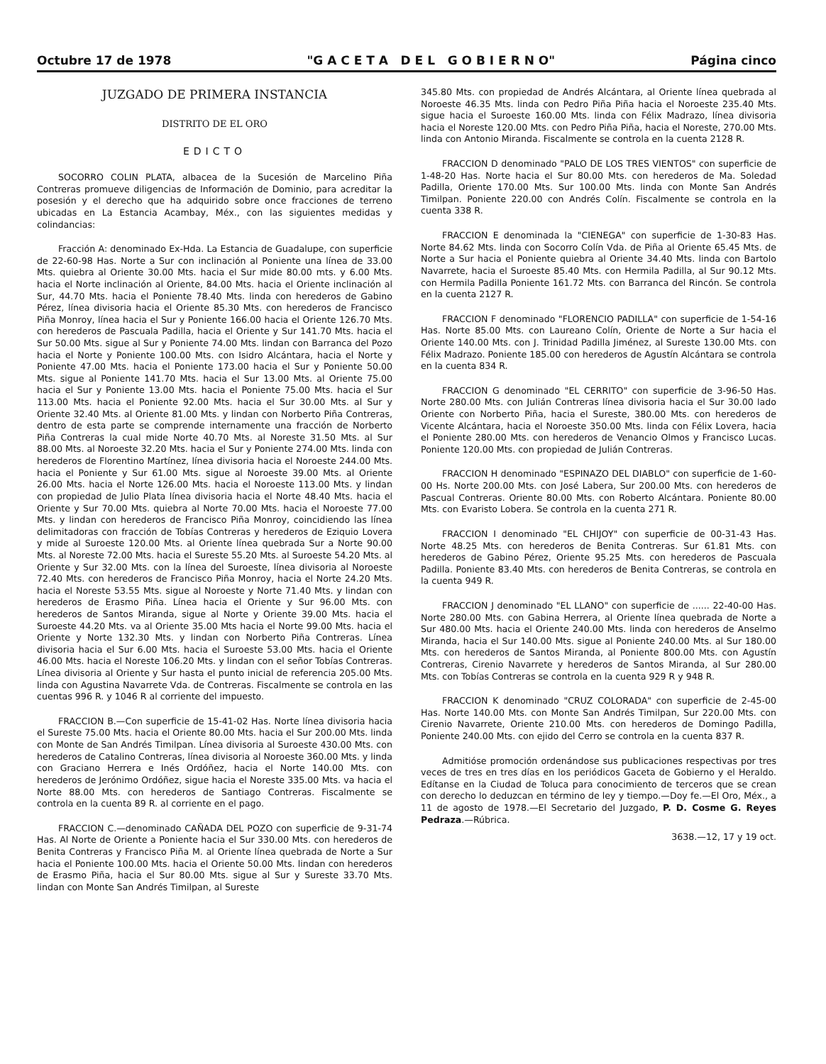Octubre 17 de 1978 "G A C E T A D E L G O B I E R N O" Página cinco
JUZGADO DE PRIMERA INSTANCIA
DISTRITO DE EL ORO
EDICTO
SOCORRO COLIN PLATA, albacea de la Sucesión de Marcelino Piña Contreras promueve diligencias de Información de Dominio, para acreditar la posesión y el derecho que ha adquirido sobre once fracciones de terreno ubicadas en La Estancia Acambay, Méx., con las siguientes medidas y colindancias:
Fracción A: denominado Ex-Hda. La Estancia de Guadalupe, con superficie de 22-60-98 Has. Norte a Sur con inclinación al Poniente una línea de 33.00 Mts. quiebra al Oriente 30.00 Mts. hacia el Sur mide 80.00 mts. y 6.00 Mts. hacia el Norte inclinación al Oriente, 84.00 Mts. hacia el Oriente inclinación al Sur, 44.70 Mts. hacia el Poniente 78.40 Mts. linda con herederos de Gabino Pérez, línea divisoria hacia el Oriente 85.30 Mts. con herederos de Francisco Piña Monroy, línea hacia el Sur y Poniente 166.00 hacia el Oriente 126.70 Mts. con herederos de Pascuala Padilla, hacia el Oriente y Sur 141.70 Mts. hacia el Sur 50.00 Mts. sigue al Sur y Poniente 74.00 Mts. lindan con Barranca del Pozo hacia el Norte y Poniente 100.00 Mts. con Isidro Alcántara, hacia el Norte y Poniente 47.00 Mts. hacia el Poniente 173.00 hacia el Sur y Poniente 50.00 Mts. sigue al Poniente 141.70 Mts. hacia el Sur 13.00 Mts. al Oriente 75.00 hacia el Sur y Poniente 13.00 Mts. hacia el Poniente 75.00 Mts. hacia el Sur 113.00 Mts. hacia el Poniente 92.00 Mts. hacia el Sur 30.00 Mts. al Sur y Oriente 32.40 Mts. al Oriente 81.00 Mts. y lindan con Norberto Piña Contreras, dentro de esta parte se comprende internamente una fracción de Norberto Piña Contreras la cual mide Norte 40.70 Mts. al Noreste 31.50 Mts. al Sur 88.00 Mts. al Noroeste 32.20 Mts. hacia el Sur y Poniente 274.00 Mts. linda con herederos de Florentino Martínez, línea divisoria hacia el Noroeste 244.00 Mts. hacia el Poniente y Sur 61.00 Mts. sigue al Noroeste 39.00 Mts. al Oriente 26.00 Mts. hacia el Norte 126.00 Mts. hacia el Noroeste 113.00 Mts. y lindan con propiedad de Julio Plata línea divisoria hacia el Norte 48.40 Mts. hacia el Oriente y Sur 70.00 Mts. quiebra al Norte 70.00 Mts. hacia el Noroeste 77.00 Mts. y lindan con herederos de Francisco Piña Monroy, coincidiendo las línea delimitadoras con fracción de Tobías Contreras y herederos de Eziquio Lovera y mide al Suroeste 120.00 Mts. al Oriente línea quebrada Sur a Norte 90.00 Mts. al Noreste 72.00 Mts. hacia el Sureste 55.20 Mts. al Suroeste 54.20 Mts. al Oriente y Sur 32.00 Mts. con la línea del Suroeste, línea divisoria al Noroeste 72.40 Mts. con herederos de Francisco Piña Monroy, hacia el Norte 24.20 Mts. hacia el Noreste 53.55 Mts. sigue al Noroeste y Norte 71.40 Mts. y lindan con herederos de Erasmo Piña. Línea hacia el Oriente y Sur 96.00 Mts. con herederos de Santos Miranda, sigue al Norte y Oriente 39.00 Mts. hacia el Suroeste 44.20 Mts. va al Oriente 35.00 Mts hacia el Norte 99.00 Mts. hacia el Oriente y Norte 132.30 Mts. y lindan con Norberto Piña Contreras. Línea divisoria hacia el Sur 6.00 Mts. hacia el Suroeste 53.00 Mts. hacia el Oriente 46.00 Mts. hacia el Noreste 106.20 Mts. y lindan con el señor Tobías Contreras. Línea divisoria al Oriente y Sur hasta el punto inicial de referencia 205.00 Mts. linda con Agustina Navarrete Vda. de Contreras. Fiscalmente se controla en las cuentas 996 R. y 1046 R al corriente del impuesto.
FRACCION B.—Con superficie de 15-41-02 Has. Norte línea divisoria hacia el Sureste 75.00 Mts. hacia el Oriente 80.00 Mts. hacia el Sur 200.00 Mts. linda con Monte de San Andrés Timilpan. Línea divisoria al Suroeste 430.00 Mts. con herederos de Catalino Contreras, línea divisoria al Noroeste 360.00 Mts. y linda con Graciano Herrera e Inés Ordóñez, hacia el Norte 140.00 Mts. con herederos de Jerónimo Ordóñez, sigue hacia el Noreste 335.00 Mts. va hacia el Norte 88.00 Mts. con herederos de Santiago Contreras. Fiscalmente se controla en la cuenta 89 R. al corriente en el pago.
FRACCION C.—denominado CAÑADA DEL POZO con superficie de 9-31-74 Has. Al Norte de Oriente a Poniente hacia el Sur 330.00 Mts. con herederos de Benita Contreras y Francisco Piña M. al Oriente línea quebrada de Norte a Sur hacia el Poniente 100.00 Mts. hacia el Oriente 50.00 Mts. lindan con herederos de Erasmo Piña, hacia el Sur 80.00 Mts. sigue al Sur y Sureste 33.70 Mts. lindan con Monte San Andrés Timilpan, al Sureste
345.80 Mts. con propiedad de Andrés Alcántara, al Oriente línea quebrada al Noroeste 46.35 Mts. linda con Pedro Piña Piña hacia el Noroeste 235.40 Mts. sigue hacia el Suroeste 160.00 Mts. linda con Félix Madrazo, línea divisoria hacia el Noreste 120.00 Mts. con Pedro Piña Piña, hacia el Noreste, 270.00 Mts. linda con Antonio Miranda. Fiscalmente se controla en la cuenta 2128 R.
FRACCION D denominado "PALO DE LOS TRES VIENTOS" con superficie de 1-48-20 Has. Norte hacia el Sur 80.00 Mts. con herederos de Ma. Soledad Padilla, Oriente 170.00 Mts. Sur 100.00 Mts. linda con Monte San Andrés Timilpan. Poniente 220.00 con Andrés Colín. Fiscalmente se controla en la cuenta 338 R.
FRACCION E denominada la "CIENEGA" con superficie de 1-30-83 Has. Norte 84.62 Mts. linda con Socorro Colín Vda. de Piña al Oriente 65.45 Mts. de Norte a Sur hacia el Poniente quiebra al Oriente 34.40 Mts. linda con Bartolo Navarrete, hacia el Suroeste 85.40 Mts. con Hermila Padilla, al Sur 90.12 Mts. con Hermila Padilla Poniente 161.72 Mts. con Barranca del Rincón. Se controla en la cuenta 2127 R.
FRACCION F denominado "FLORENCIO PADILLA" con superficie de 1-54-16 Has. Norte 85.00 Mts. con Laureano Colín, Oriente de Norte a Sur hacia el Oriente 140.00 Mts. con J. Trinidad Padilla Jiménez, al Sureste 130.00 Mts. con Félix Madrazo. Poniente 185.00 con herederos de Agustín Alcántara se controla en la cuenta 834 R.
FRACCION G denominado "EL CERRITO" con superficie de 3-96-50 Has. Norte 280.00 Mts. con Julián Contreras línea divisoria hacia el Sur 30.00 lado Oriente con Norberto Piña, hacia el Sureste, 380.00 Mts. con herederos de Vicente Alcántara, hacia el Noroeste 350.00 Mts. linda con Félix Lovera, hacia el Poniente 280.00 Mts. con herederos de Venancio Olmos y Francisco Lucas. Poniente 120.00 Mts. con propiedad de Julián Contreras.
FRACCION H denominado "ESPINAZO DEL DIABLO" con superficie de 1-60-00 Hs. Norte 200.00 Mts. con José Labera, Sur 200.00 Mts. con herederos de Pascual Contreras. Oriente 80.00 Mts. con Roberto Alcántara. Poniente 80.00 Mts. con Evaristo Lobera. Se controla en la cuenta 271 R.
FRACCION I denominado "EL CHIJOY" con superficie de 00-31-43 Has. Norte 48.25 Mts. con herederos de Benita Contreras. Sur 61.81 Mts. con herederos de Gabino Pérez, Oriente 95.25 Mts. con herederos de Pascuala Padilla. Poniente 83.40 Mts. con herederos de Benita Contreras, se controla en la cuenta 949 R.
FRACCION J denominado "EL LLANO" con superficie de ...... 22-40-00 Has. Norte 280.00 Mts. con Gabina Herrera, al Oriente línea quebrada de Norte a Sur 480.00 Mts. hacia el Oriente 240.00 Mts. linda con herederos de Anselmo Miranda, hacia el Sur 140.00 Mts. sigue al Poniente 240.00 Mts. al Sur 180.00 Mts. con herederos de Santos Miranda, al Poniente 800.00 Mts. con Agustín Contreras, Cirenio Navarrete y herederos de Santos Miranda, al Sur 280.00 Mts. con Tobías Contreras se controla en la cuenta 929 R y 948 R.
FRACCION K denominado "CRUZ COLORADA" con superficie de 2-45-00 Has. Norte 140.00 Mts. con Monte San Andrés Timilpan, Sur 220.00 Mts. con Cirenio Navarrete, Oriente 210.00 Mts. con herederos de Domingo Padilla, Poniente 240.00 Mts. con ejido del Cerro se controla en la cuenta 837 R.
Admitióse promoción ordenándose sus publicaciones respectivas por tres veces de tres en tres días en los periódicos Gaceta de Gobierno y el Heraldo. Edítanse en la Ciudad de Toluca para conocimiento de terceros que se crean con derecho lo deduzcan en término de ley y tiempo.—Doy fe.—El Oro, Méx., a 11 de agosto de 1978.—El Secretario del Juzgado, P. D. Cosme G. Reyes Pedraza.—Rúbrica.
3638.—12, 17 y 19 oct.